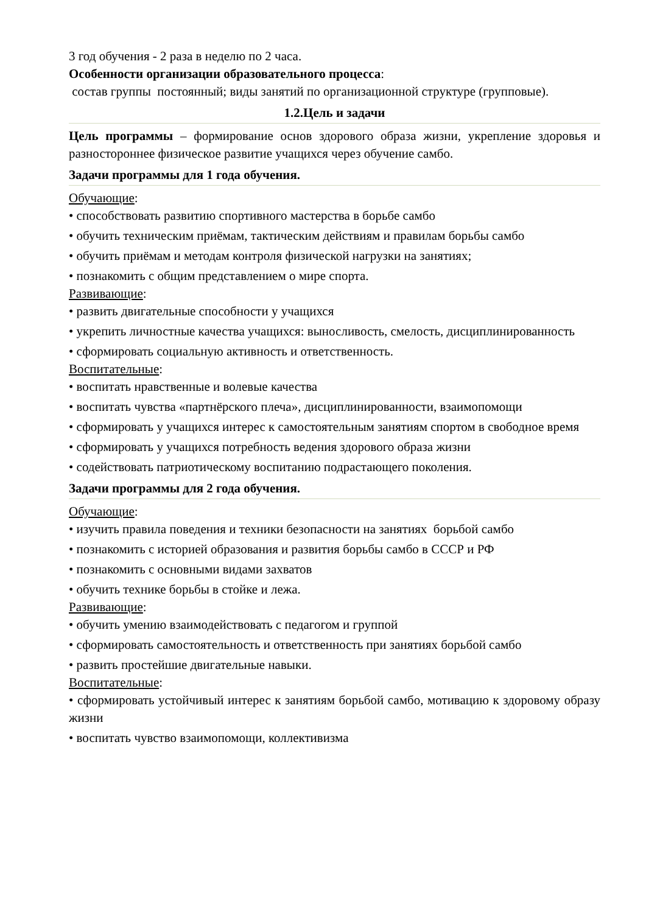3 год обучения - 2 раза в неделю по 2 часа.
Особенности организации образовательного процесса:
состав группы постоянный; виды занятий по организационной структуре (групповые).
1.2.Цель и задачи
Цель программы – формирование основ здорового образа жизни, укрепление здоровья и разностороннее физическое развитие учащихся через обучение самбо.
Задачи программы для 1 года обучения.
Обучающие:
• способствовать развитию спортивного мастерства в борьбе самбо
• обучить техническим приёмам, тактическим действиям и правилам борьбы самбо
• обучить приёмам и методам контроля физической нагрузки на занятиях;
• познакомить с общим представлением о мире спорта.
Развивающие:
• развить двигательные способности у учащихся
• укрепить личностные качества учащихся: выносливость, смелость, дисциплинированность
• сформировать социальную активность и ответственность.
Воспитательные:
• воспитать нравственные и волевые качества
• воспитать чувства «партнёрского плеча», дисциплинированности, взаимопомощи
• сформировать у учащихся интерес к самостоятельным занятиям спортом в свободное время
• сформировать у учащихся потребность ведения здорового образа жизни
• содействовать патриотическому воспитанию подрастающего поколения.
Задачи программы для 2 года обучения.
Обучающие:
• изучить правила поведения и техники безопасности на занятиях борьбой самбо
• познакомить с историей образования и развития борьбы самбо в СССР и РФ
• познакомить с основными видами захватов
• обучить технике борьбы в стойке и лежа.
Развивающие:
• обучить умению взаимодействовать с педагогом и группой
• сформировать самостоятельность и ответственность при занятиях борьбой самбо
• развить простейшие двигательные навыки.
Воспитательные:
• сформировать устойчивый интерес к занятиям борьбой самбо, мотивацию к здоровому образу жизни
• воспитать чувство взаимопомощи, коллективизма